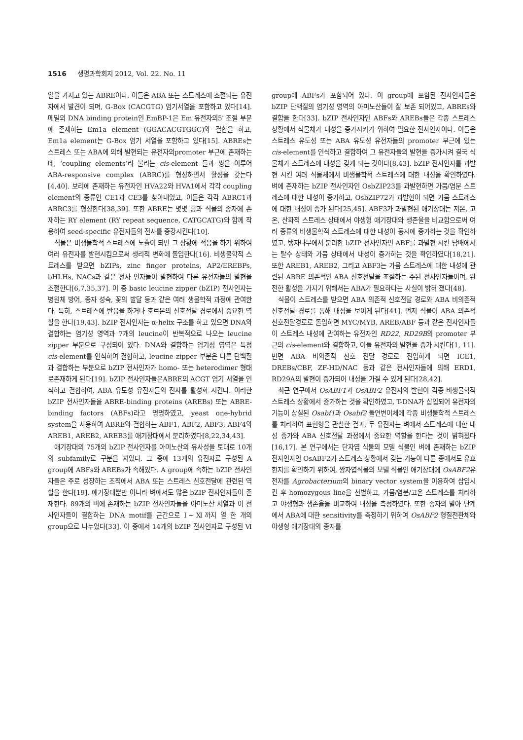1516 생명과학회지 2012, Vol. 22. No. 11
열을 가지고 있는 ABRE이다. 이들은 ABA 또는 스트레스에 조절되는 유전자에서 발견이 되며, G-Box (CACGTG) 염기서열을 포함하고 있다[14]. 메밀의 DNA binding protein인 EmBP-1은 Em 유전자의5′ 조절 부분에 존재하는 Em1a element (GGACACGTGGC)와 결합을 하고, Em1a element는 G-Box 염기 서열을 포함하고 있다[15]. ABREs는 스트레스 또는 ABA에 의해 발현되는 유전자의promoter 부근에 존재하는데, ‘coupling elements’라 불리는 cis-element 들과 쌍을 이루어 ABA-responsive complex (ABRC)를 형성하면서 활성을 갖는다[4,40]. 보리에 존재하는 유전자인 HVA22와 HVA1에서 각각 coupling element의 종류인 CE1과 CE3를 찾아내었고, 이들은 각각 ABRC1과 ABRC3를 형성한다[38,39]. 또한 ABRE는 몇몇 콩과 식물의 종자에 존재하는 RY element (RY repeat sequence, CATGCATG)와 함께 작용하여 seed-specific 유전자들의 전사를 증강시킨다[10].
식물은 비생물학적 스트레스에 노출이 되면 그 상황에 적응을 하기 위하여 여러 유전자를 발현시킴으로써 생리적 변화에 돌입한다[16]. 비생물학적 스트레스를 받으면 bZIPs, zinc finger proteins, AP2/EREBPs, bHLHs, NACs과 같은 전사 인자들이 발현하여 다른 유전자들의 발현을 조절한다[6,7,35,37]. 이 중 basic leucine zipper (bZIP) 전사인자는 병원체 방어, 종자 성숙, 꽃의 발달 등과 같은 여러 생물학적 과정에 관여한다. 특히, 스트레스에 반응을 하거나 호르몬의 신호전달 경로에서 중요한 역할을 한다[19,43]. bZIP 전사인자는 α-helix 구조를 하고 있으면 DNA와 결합하는 염기성 영역과 7개의 leucine이 반복적으로 나오는 leucine zipper 부분으로 구성되어 있다. DNA와 결합하는 염기성 영역은 특정 cis-element를 인식하여 결합하고, leucine zipper 부분은 다른 단백질과 결합하는 부분으로 bZIP 전사인자가 homo- 또는 heterodimer 형태로존재하게 된다[19]. bZIP 전사인자들은ABRE의 ACGT 염기 서열을 인식하고 결합하여, ABA 유도성 유전자들의 전사를 활성화 시킨다. 이러한 bZIP 전사인자들을 ABRE-binding proteins (AREBs) 또는 ABRE-binding factors (ABFs)라고 명명하였고, yeast one-hybrid system을 사용하여 ABRE와 결합하는 ABF1, ABF2, ABF3, ABF4와 AREB1, AREB2, AREB3를 애기장대에서 분리하였다[8,22,34,43].
애기장대의 75개의 bZIP 전사인자를 아미노산의 유사성을 토대로 10개의 subfamily로 구분을 지었다. 그 중에 13개의 유전자로 구성된 A group에 ABFs와 AREBs가 속해있다. A group에 속하는 bZIP 전사인자들은 주로 성장하는 조직에서 ABA 또는 스트레스 신호전달에 관련된 역할을 한다[19]. 애기장대뿐만 아니라 벼에서도 많은 bZIP 전사인자들이 존재한다. 89개의 벼에 존재하는 bZIP 전사인자들을 아미노산 서열과 이 전사인자들이 결합하는 DNA motif를 근간으로 Ⅰ~Ⅺ까지 열 한 개의 group으로 나누었다[33]. 이 중에서 14개의 bZIP 전사인자로 구성된 Ⅵ group에 ABFs가 포함되어 있다. 이 group에 포함된 전사인자들은 bZIP 단백질의 염기성 영역의 아미노산들이 잘 보존 되어있고, ABREs와 결합을 한다[33]. bZIP 전사인자인 ABFs와 AREBs들은 각종 스트레스 상황에서 식물체가 내성을 증가시키기 위하여 필요한 전사인자이다. 이들은 스트레스 유도성 또는 ABA 유도성 유전자들의 promoter 부근에 있는 cis-element를 인식하고 결합하여 그 유전자들의 발현을 증가시켜 결국 식물체가 스트레스에 내성을 갖게 되는 것이다[8,43]. bZIP 전사인자를 과발현 시킨 여러 식물체에서 비생물학적 스트레스에 대한 내성을 확인하였다. 벼에 존재하는 bZIP 전사인자인 OsbZIP23를 과발현하면 가뭄/염분 스트레스에 대한 내성이 증가하고, OsbZIP72가 과발현이 되면 가뭄 스트레스에 대한 내성이 증가 된다[25,45]. ABF3가 과발현된 애기장대는 저온, 고온, 산화적 스트레스 상태에서 야생형 애기장대와 생존율을 비교함으로써 여러 종류의 비생물학적 스트레스에 대한 내성이 동시에 증가하는 것을 확인하였고, 탱자나무에서 분리한 bZIP 전사인자인 ABF를 과발현 시킨 담배에서는 탈수 상태와 가뭄 상태에서 내성이 증가하는 것을 확인하였다[18,21]. 또한 AREB1, AREB2, 그리고 ABF3는 가뭄 스트레스에 대한 내성에 관련된 ABRE 의존적인 ABA 신호전달을 조절하는 주된 전사인자들이며, 완전한 활성을 가지기 위해서는 ABA가 필요하다는 사실이 밝혀 졌다[48].
식물이 스트레스를 받으면 ABA 의존적 신호전달 경로와 ABA 비의존적 신호전달 경로를 통해 내성을 보이게 된다[41]. 먼저 식물이 ABA 의존적 신호전달경로로 돌입하면 MYC/MYB, AREB/ABF 등과 같은 전사인자들이 스트레스 내성에 관여하는 유전자인 RD22, RD29B의 promoter 부근의 cis-element와 결합하고, 이들 유전자의 발현을 증가 시킨다[1, 11]. 반면 ABA 비의존적 신호 전달 경로로 진입하게 되면 ICE1, DREBs/CBF, ZF-HD/NAC 등과 같은 전사인자들에 의해 ERD1, RD29A의 발현이 증가되어 내성을 가질 수 있게 된다[28,42].
최근 연구에서 OsABF1과 OsABF2 유전자의 발현이 각종 비생물학적 스트레스 상황에서 증가하는 것을 확인하였고, T-DNA가 삽입되어 유전자의 기능이 상실된 Osabf1과 Osabf2 돌연변이체에 각종 비생물학적 스트레스를 처리하여 표현형을 관찰한 결과, 두 유전자는 벼에서 스트레스에 대한 내성 증가와 ABA 신호전달 과정에서 중요한 역할을 한다는 것이 밝혀졌다[16,17]. 본 연구에서는 단자엽 식물의 모델 식물인 벼에 존재하는 bZIP 전자인자인 OsABF2가 스트레스 상황에서 갖는 기능이 다른 종에서도 유효한지를 확인하기 위하여, 쌍자엽식물의 모델 식물인 애기장대에 OsABF2유전자를 Agrobacterium의 binary vector system을 이용하여 삽입시킨 후 homozygous line을 선별하고, 가뭄/염분/고온 스트레스를 처리하고 야생형과 생존율을 비교하여 내성을 측정하였다. 또한 종자의 발아 단계에서 ABA에 대한 sensitivity를 측정하기 위하여 OsABF2 형질전환체와 야생형 애기장대의 종자를